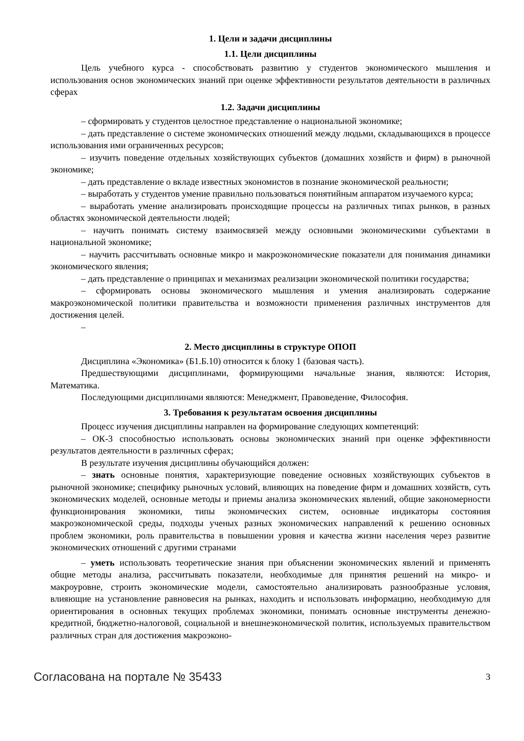1. Цели и задачи дисциплины
1.1. Цели дисциплины
Цель учебного курса - способствовать развитию у студентов экономического мышления и использования основ экономических знаний при оценке эффективности результатов деятельности в различных сферах
1.2. Задачи дисциплины
– сформировать у студентов целостное представление о национальной экономике;
– дать представление о системе экономических отношений между людьми, складывающихся в процессе использования ими ограниченных ресурсов;
– изучить поведение отдельных хозяйствующих субъектов (домашних хозяйств и фирм) в рыночной экономике;
– дать представление о вкладе известных экономистов в познание экономической реальности;
– выработать у студентов умение правильно пользоваться понятийным аппаратом изучаемого курса;
– выработать умение анализировать происходящие процессы на различных типах рынков, в разных областях экономической деятельности людей;
– научить понимать систему взаимосвязей между основными экономическими субъектами в национальной экономике;
– научить рассчитывать основные микро и макроэкономические показатели для понимания динамики экономического явления;
– дать представление о принципах и механизмах реализации экономической политики государства;
– сформировать основы экономического мышления и умения анализировать содержание макроэкономической политики правительства и возможности применения различных инструментов для достижения целей.
–
2. Место дисциплины в структуре ОПОП
Дисциплина «Экономика» (Б1.Б.10) относится к блоку 1 (базовая часть).
Предшествующими дисциплинами, формирующими начальные знания, являются: История, Математика.
Последующими дисциплинами являются: Менеджмент, Правоведение, Философия.
3. Требования к результатам освоения дисциплины
Процесс изучения дисциплины направлен на формирование следующих компетенций:
– ОК-3 способностью использовать основы экономических знаний при оценке эффективности результатов деятельности в различных сферах;
В результате изучения дисциплины обучающийся должен:
– знать основные понятия, характеризующие поведение основных хозяйствующих субъектов в рыночной экономике; специфику рыночных условий, влияющих на поведение фирм и домашних хозяйств, суть экономических моделей, основные методы и приемы анализа экономических явлений, общие закономерности функционирования экономики, типы экономических систем, основные индикаторы состояния макроэкономической среды, подходы ученых разных экономических направлений к решению основных проблем экономики, роль правительства в повышении уровня и качества жизни населения через развитие экономических отношений с другими странами
– уметь использовать теоретические знания при объяснении экономических явлений и применять общие методы анализа, рассчитывать показатели, необходимые для принятия решений на микро- и макроуровне, строить экономические модели, самостоятельно анализировать разнообразные условия, влияющие на установление равновесия на рынках, находить и использовать информацию, необходимую для ориентирования в основных текущих проблемах экономики, понимать основные инструменты денежно-кредитной, бюджетно-налоговой, социальной и внешнеэкономической политик, используемых правительством различных стран для достижения макроэконо-
Согласована на портале № 35433 3